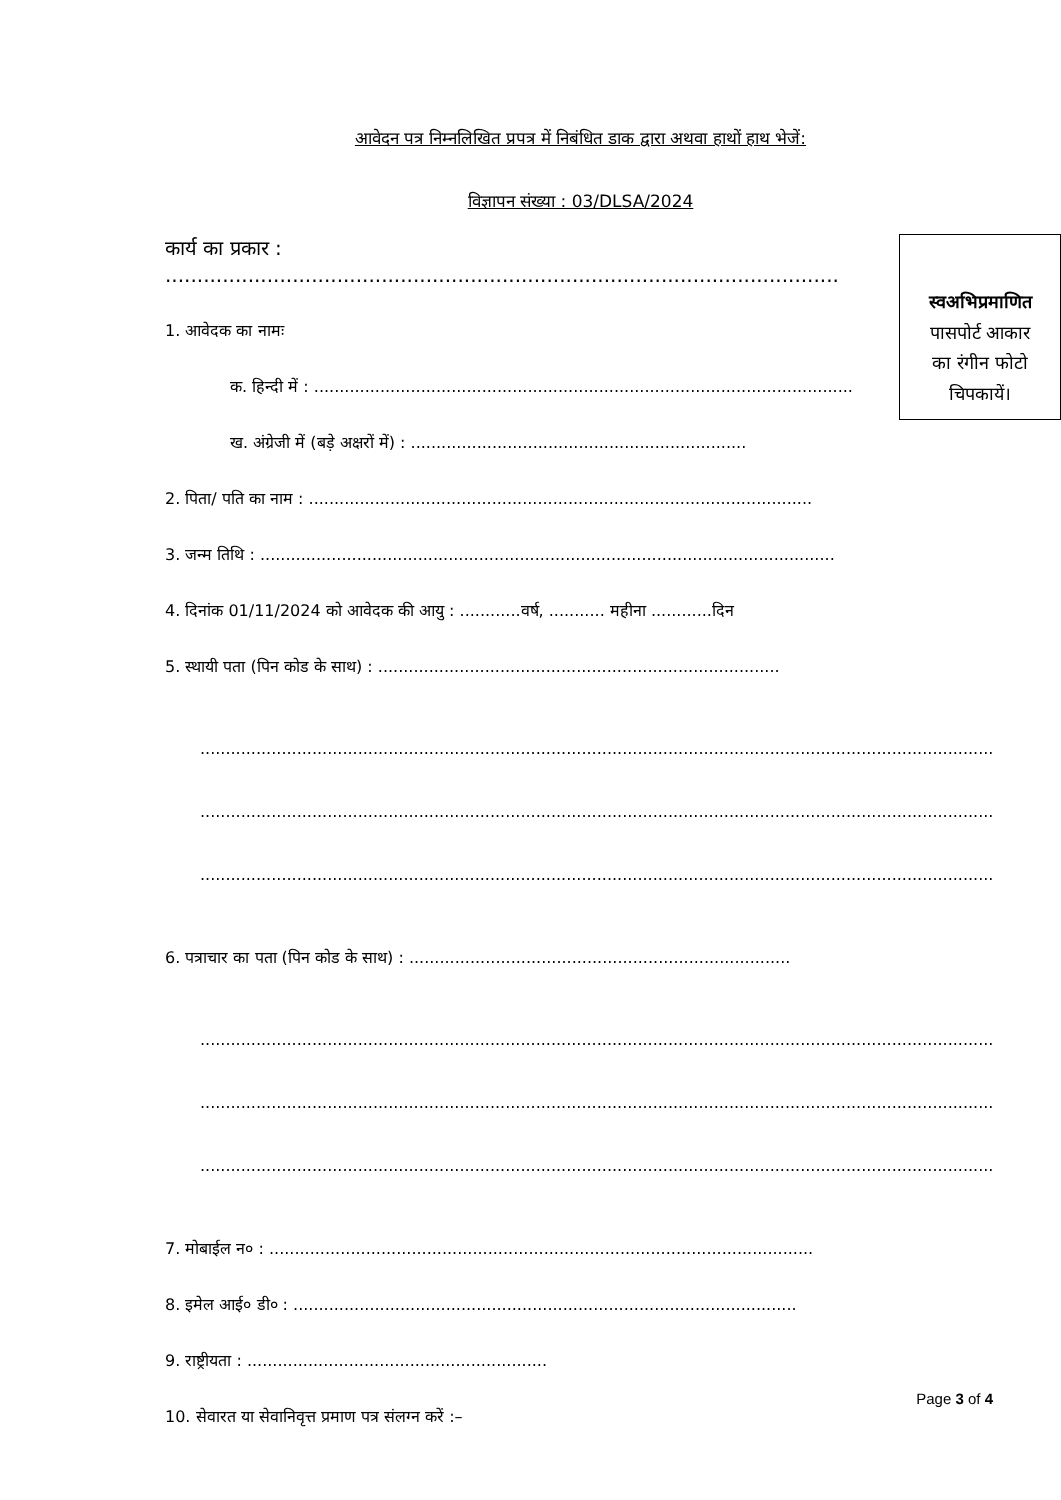आवेदन पत्र निम्नलिखित प्रपत्र में निबंधित डाक द्वारा अथवा हाथों हाथ भेजें:
विज्ञापन संख्या : 03/DLSA/2024
स्वअभिप्रमाणित
पासपोर्ट आकार
का रंगीन फोटो
चिपकायें।
कार्य का प्रकार : ..........................................................................................................
1. आवेदक का नामः
क. हिन्दी में : ..........................................................................................................
ख. अंग्रेजी में (बड़े अक्षरों में) : ..................................................................
2. पिता/ पति का नाम : ...................................................................................................
3. जन्म तिथि : .................................................................................................................
4. दिनांक 01/11/2024 को आवेदक की आयु : ............वर्ष, ........... महीना ............दिन
5. स्थायी पता (पिन कोड के साथ) : ...............................................................................
............................................................................................................................................................
............................................................................................................................................................
............................................................................................................................................................
6. पत्राचार का पता (पिन कोड के साथ) : ...........................................................................
............................................................................................................................................................
............................................................................................................................................................
............................................................................................................................................................
7. मोबाईल न० : ...........................................................................................................
8. इमेल आई० डी० : ...................................................................................................
9. राष्ट्रीयता : ...........................................................
10. सेवारत या सेवानिवृत्त प्रमाण पत्र संलग्न करें :–
Page 3 of 4